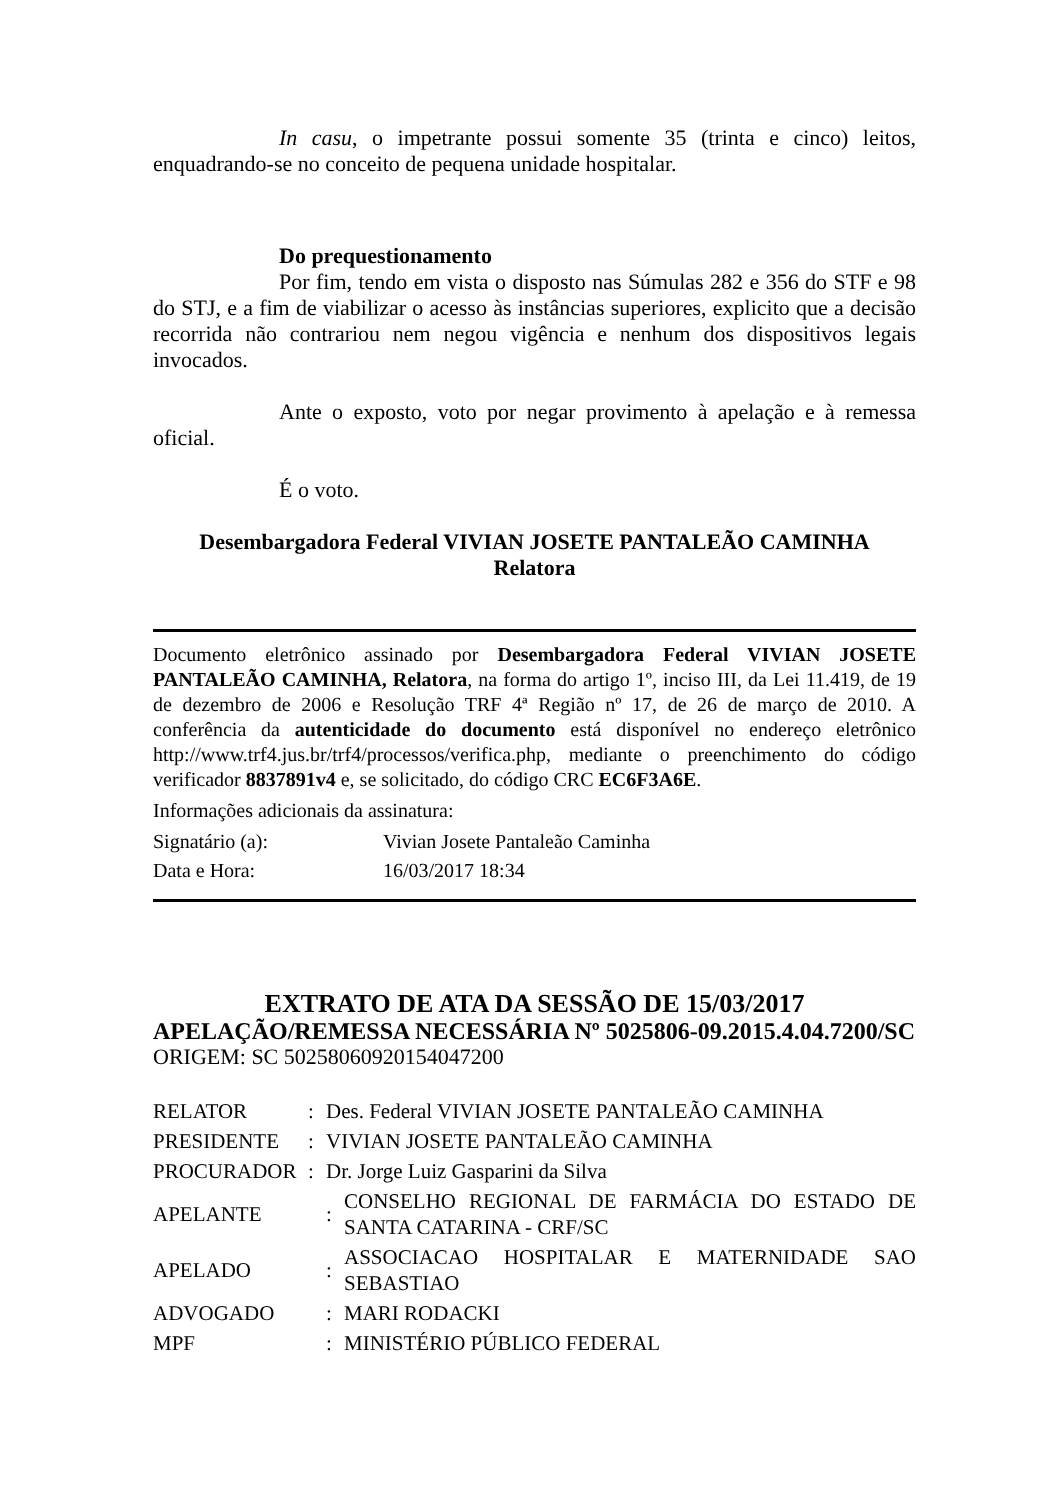In casu, o impetrante possui somente 35 (trinta e cinco) leitos, enquadrando-se no conceito de pequena unidade hospitalar.
Do prequestionamento
Por fim, tendo em vista o disposto nas Súmulas 282 e 356 do STF e 98 do STJ, e a fim de viabilizar o acesso às instâncias superiores, explicito que a decisão recorrida não contrariou nem negou vigência e nenhum dos dispositivos legais invocados.
Ante o exposto, voto por negar provimento à apelação e à remessa oficial.
É o voto.
Desembargadora Federal VIVIAN JOSETE PANTALEÃO CAMINHA
Relatora
Documento eletrônico assinado por Desembargadora Federal VIVIAN JOSETE PANTALEÃO CAMINHA, Relatora, na forma do artigo 1º, inciso III, da Lei 11.419, de 19 de dezembro de 2006 e Resolução TRF 4ª Região nº 17, de 26 de março de 2010. A conferência da autenticidade do documento está disponível no endereço eletrônico http://www.trf4.jus.br/trf4/processos/verifica.php, mediante o preenchimento do código verificador 8837891v4 e, se solicitado, do código CRC EC6F3A6E.
Informações adicionais da assinatura:
| Signatário (a): | Vivian Josete Pantaleão Caminha |
| Data e Hora: | 16/03/2017 18:34 |
EXTRATO DE ATA DA SESSÃO DE 15/03/2017
APELAÇÃO/REMESSA NECESSÁRIA Nº 5025806-09.2015.4.04.7200/SC
ORIGEM: SC 50258060920154047200
| RELATOR | : | Des. Federal VIVIAN JOSETE PANTALEÃO CAMINHA | |
| PRESIDENTE | : | VIVIAN JOSETE PANTALEÃO CAMINHA | |
| PROCURADOR | : | Dr. Jorge Luiz Gasparini da Silva | |
| APELANTE | | : | CONSELHO REGIONAL DE FARMÁCIA DO ESTADO DE SANTA CATARINA - CRF/SC |
| APELADO | | : | ASSOCIACAO HOSPITALAR E MATERNIDADE SAO SEBASTIAO |
| ADVOGADO | | : | MARI RODACKI |
| MPF | | : | MINISTÉRIO PÚBLICO FEDERAL |